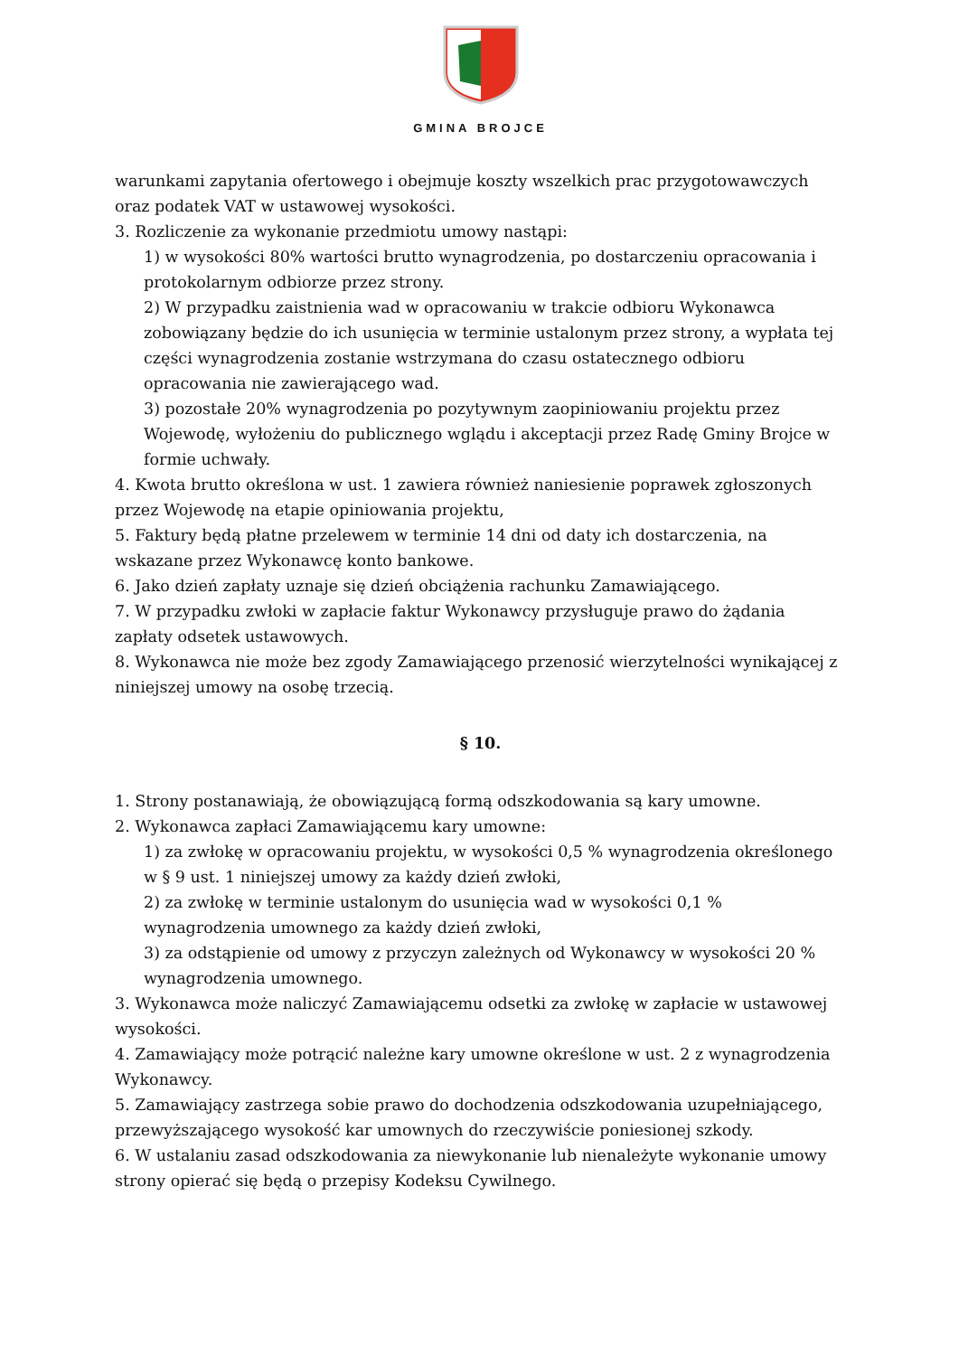GMINA BROJCE
warunkami zapytania ofertowego i obejmuje koszty wszelkich prac przygotowawczych oraz podatek VAT w ustawowej wysokości.
3. Rozliczenie za wykonanie przedmiotu umowy nastąpi:
1) w wysokości 80% wartości brutto wynagrodzenia, po dostarczeniu opracowania i protokolarnym odbiorze przez strony.
2) W przypadku zaistnienia wad w opracowaniu w trakcie odbioru Wykonawca zobowiązany będzie do ich usunięcia w terminie ustalonym przez strony, a wypłata tej części wynagrodzenia zostanie wstrzymana do czasu ostatecznego odbioru opracowania nie zawierającego wad.
3) pozostałe 20% wynagrodzenia po pozytywnym zaopiniowaniu projektu przez Wojewodę, wyłożeniu do publicznego wglądu i akceptacji przez Radę Gminy Brojce w formie uchwały.
4. Kwota brutto określona w ust. 1 zawiera również naniesienie poprawek zgłoszonych przez Wojewodę na etapie opiniowania projektu,
5. Faktury będą płatne przelewem w terminie 14 dni od daty ich dostarczenia, na wskazane przez Wykonawcę konto bankowe.
6. Jako dzień zapłaty uznaje się dzień obciążenia rachunku Zamawiającego.
7. W przypadku zwłoki w zapłacie faktur Wykonawcy przysługuje prawo do żądania zapłaty odsetek ustawowych.
8. Wykonawca nie może bez zgody Zamawiającego przenosić wierzytelności wynikającej z niniejszej umowy na osobę trzecią.
§ 10.
1. Strony postanawiają, że obowiązującą formą odszkodowania są kary umowne.
2. Wykonawca zapłaci Zamawiającemu kary umowne:
1) za zwłokę w opracowaniu projektu, w wysokości 0,5 % wynagrodzenia określonego w § 9 ust. 1 niniejszej umowy za każdy dzień zwłoki,
2) za zwłokę w terminie ustalonym do usunięcia wad w wysokości 0,1 % wynagrodzenia umownego za każdy dzień zwłoki,
3) za odstąpienie od umowy z przyczyn zależnych od Wykonawcy w wysokości 20 % wynagrodzenia umownego.
3. Wykonawca może naliczyć Zamawiającemu odsetki za zwłokę w zapłacie w ustawowej wysokości.
4. Zamawiający może potrącić należne kary umowne określone w ust. 2 z wynagrodzenia Wykonawcy.
5. Zamawiający zastrzega sobie prawo do dochodzenia odszkodowania uzupełniającego, przewyższającego wysokość kar umownych do rzeczywiście poniesionej szkody.
6. W ustalaniu zasad odszkodowania za niewykonanie lub nienależyte wykonanie umowy strony opierać się będą o przepisy Kodeksu Cywilnego.